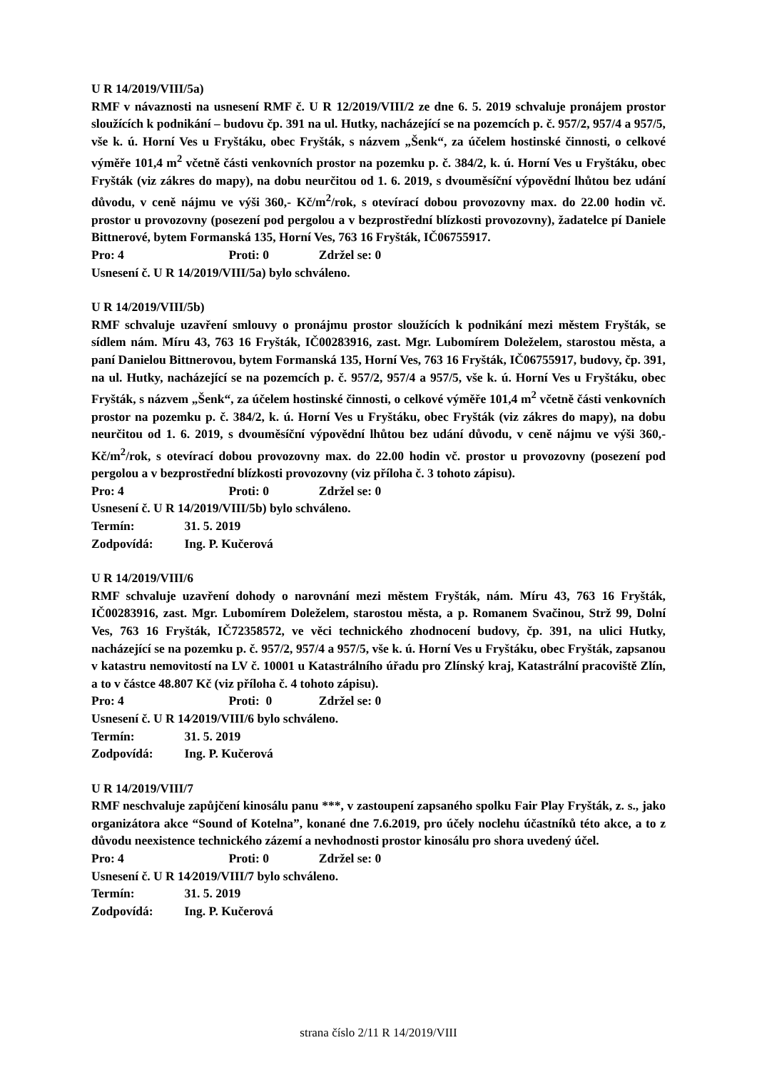U R 14/2019/VIII/5a)
RMF v návaznosti na usnesení RMF č. U R 12/2019/VIII/2 ze dne 6. 5. 2019 schvaluje pronájem prostor sloužících k podnikání – budovu čp. 391 na ul. Hutky, nacházející se na pozemcích p. č. 957/2, 957/4 a 957/5, vše k. ú. Horní Ves u Fryštáku, obec Fryšták, s názvem „Šenk“, za účelem hostinské činnosti, o celkové výměře 101,4 m<sup>2</sup> včetně části venkovních prostor na pozemku p. č. 384/2, k. ú. Horní Ves u Fryštáku, obec Fryšták (viz zákres do mapy), na dobu neurčitou od 1. 6. 2019, s dvouměsíční výpovědní lhůtou bez udání důvodu, v ceně nájmu ve výši 360,- Kč/m<sup>2</sup>/rok, s otevírací dobou provozovny max. do 22.00 hodin vč. prostor u provozovny (posezení pod pergolou a v bezprostřední blízkosti provozovny), žadatelce pí Daniele Bittnerové, bytem Formanská 135, Horní Ves, 763 16 Fryšták, IČ06755917.
Pro: 4 Proti: 0 Zdržel se: 0
Usnesení č. U R 14/2019/VIII/5a) bylo schváleno.
U R 14/2019/VIII/5b)
RMF schvaluje uzavření smlouvy o pronájmu prostor sloužících k podnikání mezi městem Fryšták, se sídlem nám. Míru 43, 763 16 Fryšták, IČ00283916, zast. Mgr. Lubomírem Doleželem, starostou města, a paní Danielou Bittnerovou, bytem Formanská 135, Horní Ves, 763 16 Fryšták, IČ06755917, budovy, čp. 391, na ul. Hutky, nacházející se na pozemcích p. č. 957/2, 957/4 a 957/5, vše k. ú. Horní Ves u Fryštáku, obec Fryšták, s názvem „Šenk“, za účelem hostinské činnosti, o celkové výměře 101,4 m<sup>2</sup> včetně části venkovních prostor na pozemku p. č. 384/2, k. ú. Horní Ves u Fryštáku, obec Fryšták (viz zákres do mapy), na dobu neurčitou od 1. 6. 2019, s dvouměsíční výpovědní lhůtou bez udání důvodu, v ceně nájmu ve výši 360,- Kč/m<sup>2</sup>/rok, s otevírací dobou provozovny max. do 22.00 hodin vč. prostor u provozovny (posezení pod pergolou a v bezprostřední blízkosti provozovny (viz příloha č. 3 tohoto zápisu).
Pro: 4 Proti: 0 Zdržel se: 0
Usnesení č. U R 14/2019/VIII/5b) bylo schváleno.
Termín: 31. 5. 2019
Zodpovídá: Ing. P. Kučerová
U R 14/2019/VIII/6
RMF schvaluje uzavření dohody o narovnání mezi městem Fryšták, nám. Míru 43, 763 16 Fryšták, IČ00283916, zast. Mgr. Lubomírem Doleželem, starostou města, a p. Romanem Svačinou, Strž 99, Dolní Ves, 763 16 Fryšták, IČ72358572, ve věci technického zhodnocení budovy, čp. 391, na ulici Hutky, nacházející se na pozemku p. č. 957/2, 957/4 a 957/5, vše k. ú. Horní Ves u Fryštáku, obec Fryšták, zapsanou v katastru nemovitostí na LV č. 10001 u Katastrálního úřadu pro Zlínský kraj, Katastrální pracoviště Zlín, a to v částce 48.807 Kč (viz příloha č. 4 tohoto zápisu).
Pro: 4 Proti: 0 Zdržel se: 0
Usnesení č. U R 14⁄2019/VIII/6 bylo schváleno.
Termín: 31. 5. 2019
Zodpovídá: Ing. P. Kučerová
U R 14/2019/VIII/7
RMF neschvaluje zapůjčení kinosálu panu ***, v zastoupení zapsaného spolku Fair Play Fryšták, z. s., jako organizátora akce “Sound of Kotelna”, konané dne 7.6.2019, pro účely noclehu účastníků této akce, a to z důvodu neexistence technického zázemí a nevhodnosti prostor kinosálu pro shora uvedený účel.
Pro: 4 Proti: 0 Zdržel se: 0
Usnesení č. U R 14⁄2019/VIII/7 bylo schváleno.
Termín: 31. 5. 2019
Zodpovídá: Ing. P. Kučerová
strana číslo 2/11 R 14/2019/VIII